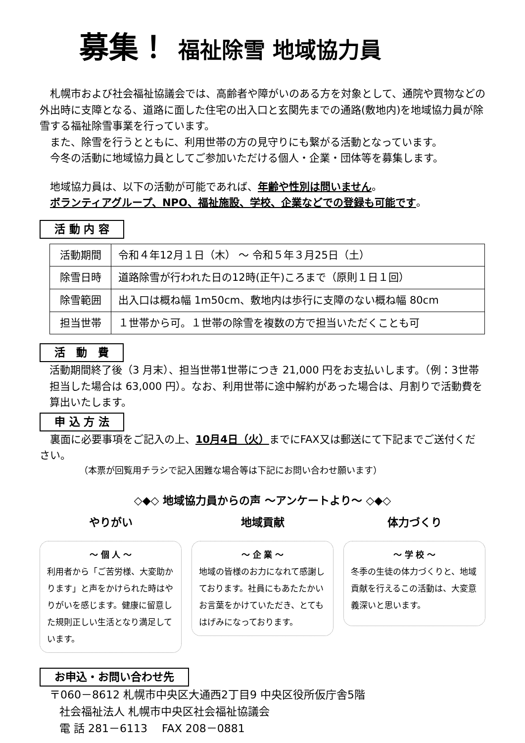募集！ 福祉除雪 地域協力員
札幌市および社会福祉協議会では、高齢者や障がいのある方を対象として、通院や買物などの外出時に支障となる、道路に面した住宅の出入口と玄関先までの通路(敷地内)を地域協力員が除雪する福祉除雪事業を行っています。
また、除雪を行うとともに、利用世帯の方の見守りにも繋がる活動となっています。
今冬の活動に地域協力員としてご参加いただける個人・企業・団体等を募集します。
地域協力員は、以下の活動が可能であれば、年齢や性別は問いません。
ボランティアグループ、NPO、福祉施設、学校、企業などでの登録も可能です。
活 動 内 容
| 活動期間 | 令和４年12月１日（木） ～ 令和５年３月25日（土） |
| 除雪日時 | 道路除雪が行われた日の12時(正午)ころまで（原則１日１回） |
| 除雪範囲 | 出入口は概ね幅 1m50cm、敷地内は歩行に支障のない概ね幅 80cm |
| 担当世帯 | １世帯から可。１世帯の除雪を複数の方で担当いただくことも可 |
活　動　費
活動期間終了後（3 月末）、担当世帯1世帯につき 21,000 円をお支払いします。（例：3世帯担当した場合は 63,000 円）。なお、利用世帯に途中解約があった場合は、月割りで活動費を算出いたします。
申 込 方 法
裏面に必要事項をご記入の上、10月4日（火）までにFAX又は郵送にて下記までご送付ください。
（本票が回覧用チラシで記入困難な場合等は下記にお問い合わせ願います）
◇◆◇ 地域協力員からの声 ～アンケートより～ ◇◆◇
やりがい
～ 個 人 ～
利用者から「ご苦労様、大変助かります」と声をかけられた時はやりがいを感じます。健康に留意した規則正しい生活となり満足しています。
地域貢献
～ 企 業 ～
地域の皆様のお力になれて感謝しております。社員にもあたたかいお言葉をかけていただき、とてもはげみになっております。
体力づくり
～ 学 校 ～
冬季の生徒の体力づくりと、地域貢献を行えるこの活動は、大変意義深いと思います。
お申込・お問い合わせ先
〒060－8612 札幌市中央区大通西2丁目9 中央区役所仮庁舎5階
社会福祉法人 札幌市中央区社会福祉協議会
電 話 281－6113 　FAX 208－0881